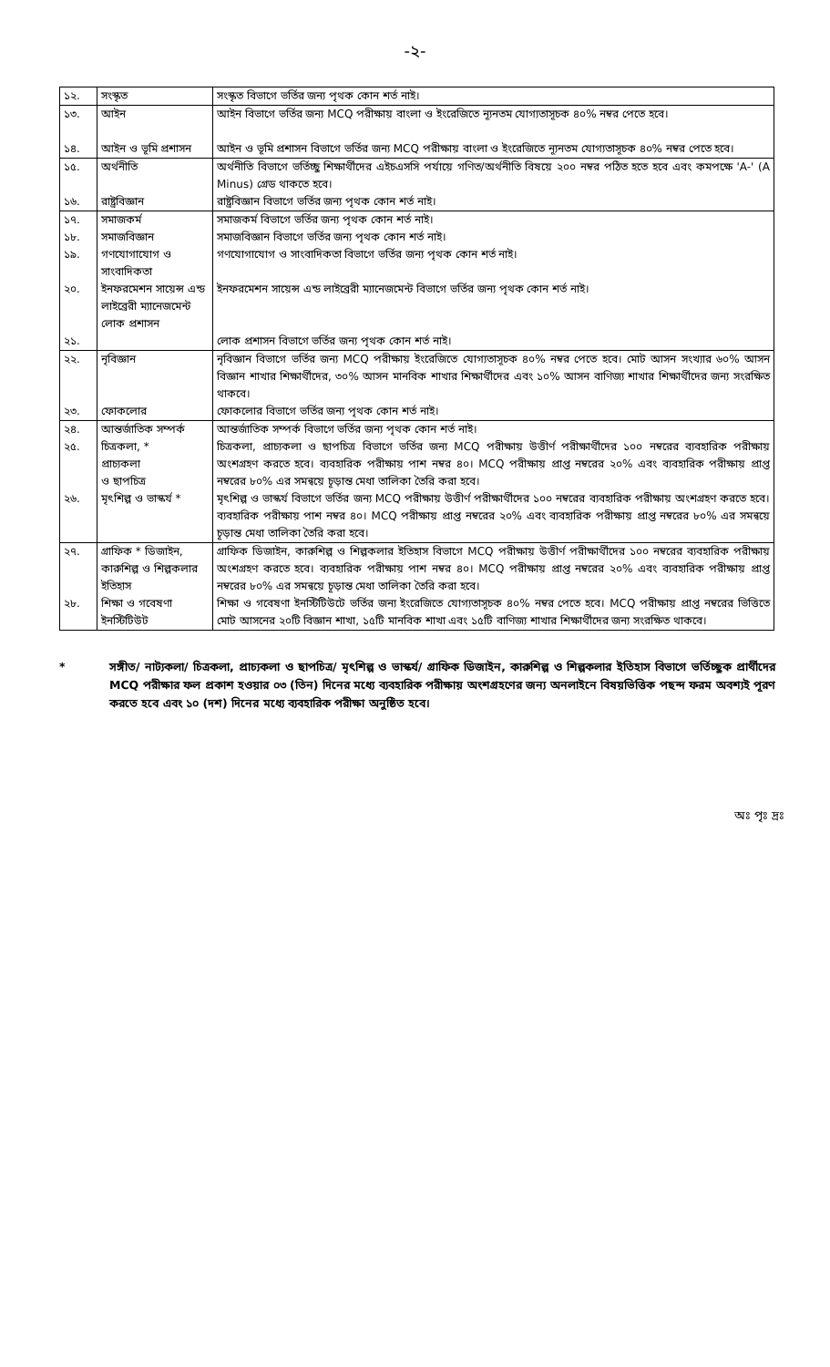-২-
| ১২. | সংস্কৃত | সংস্কৃত বিভাগে ভর্তির জন্য পৃথক কোন শর্ত নাই। |
| ১৩. ১৪. | আইন আইন ও ভূমি প্রশাসন | আইন বিভাগে ভর্তির জন্য MCQ পরীক্ষায় বাংলা ও ইংরেজিতে ন্যূনতম যোগ্যতাসূচক ৪০% নম্বর পেতে হবে। আইন ও ভূমি প্রশাসন বিভাগে ভর্তির জন্য MCQ পরীক্ষায় বাংলা ও ইংরেজিতে ন্যূনতম যোগ্যতাসূচক ৪০% নম্বর পেতে হবে। |
| ১৫. ১৬. | অর্থনীতি রাষ্ট্রবিজ্ঞান | অর্থনীতি বিভাগে ভর্তিচ্ছু শিক্ষার্থীদের এইচএসসি পর্যায়ে গণিত/অর্থনীতি বিষয়ে ২০০ নম্বর পঠিত হতে হবে এবং কমপক্ষে 'A-' (A Minus) গ্রেড থাকতে হবে। রাষ্ট্রবিজ্ঞান বিভাগে ভর্তির জন্য পৃথক কোন শর্ত নাই। |
| ১৭. ১৮. ১৯. ২০. ২১. | সমাজকর্ম সমাজবিজ্ঞান গণযোগাযোগ ও সাংবাদিকতা ইনফরমেশন সায়েন্স এন্ড লাইব্রেরী ম্যানেজমেন্ট লোক প্রশাসন | সমাজকর্ম বিভাগে ভর্তির জন্য পৃথক কোন শর্ত নাই। সমাজবিজ্ঞান বিভাগে ভর্তির জন্য পৃথক কোন শর্ত নাই। গণযোগাযোগ ও সাংবাদিকতা বিভাগে ভর্তির জন্য পৃথক কোন শর্ত নাই। ইনফরমেশন সায়েন্স এন্ড লাইব্রেরী ম্যানেজমেন্ট বিভাগে ভর্তির জন্য পৃথক কোন শর্ত নাই। লোক প্রশাসন বিভাগে ভর্তির জন্য পৃথক কোন শর্ত নাই। |
| ২২. ২৩. | নৃবিজ্ঞান ফোকলোর | নৃবিজ্ঞান বিভাগে ভর্তির জন্য MCQ পরীক্ষায় ইংরেজিতে যোগ্যতাসূচক ৪০% নম্বর পেতে হবে। মোট আসন সংখ্যার ৬০% আসন বিজ্ঞান শাখার শিক্ষার্থীদের, ৩০% আসন মানবিক শাখার শিক্ষার্থীদের এবং ১০% আসন বাণিজ্য শাখার শিক্ষার্থীদের জন্য সংরক্ষিত থাকবে। ফোকলোর বিভাগে ভর্তির জন্য পৃথক কোন শর্ত নাই। |
| ২৪. ২৫. ২৬. | আন্তর্জাতিক সম্পর্ক চিত্রকলা, * প্রাচ্যকলা ও ছাপচিত্র মৃৎশিল্প ও ভাস্কর্য * | আন্তর্জাতিক সম্পর্ক বিভাগে ভর্তির জন্য পৃথক কোন শর্ত নাই। চিত্রকলা, প্রাচ্যকলা ও ছাপচিত্র বিভাগে ভর্তির জন্য MCQ পরীক্ষায় উত্তীর্ণ পরীক্ষার্থীদের ১০০ নম্বরের ব্যবহারিক পরীক্ষায় অংশগ্রহণ করতে হবে। ব্যবহারিক পরীক্ষায় পাশ নম্বর ৪০। MCQ পরীক্ষায় প্রাপ্ত নম্বরের ২০% এবং ব্যবহারিক পরীক্ষায় প্রাপ্ত নম্বরের ৮০% এর সমন্বয়ে চূড়ান্ত মেধা তালিকা তৈরি করা হবে। মৃৎশিল্প ও ভাস্কর্য বিভাগে ভর্তির জন্য MCQ পরীক্ষায় উত্তীর্ণ পরীক্ষার্থীদের ১০০ নম্বরের ব্যবহারিক পরীক্ষায় অংশগ্রহণ করতে হবে। ব্যবহারিক পরীক্ষায় পাশ নম্বর ৪০। MCQ পরীক্ষায় প্রাপ্ত নম্বরের ২০% এবং ব্যবহারিক পরীক্ষায় প্রাপ্ত নম্বরের ৮০% এর সমন্বয়ে চূড়ান্ত মেধা তালিকা তৈরি করা হবে। |
| ২৭. ২৮. | গ্রাফিক * ডিজাইন, কারুশিল্প ও শিল্পকলার ইতিহাস শিক্ষা ও গবেষণা ইনস্টিটিউট | গ্রাফিক ডিজাইন, কারুশিল্প ও শিল্পকলার ইতিহাস বিভাগে MCQ পরীক্ষায় উত্তীর্ণ পরীক্ষার্থীদের ১০০ নম্বরের ব্যবহারিক পরীক্ষায় অংশগ্রহণ করতে হবে। ব্যবহারিক পরীক্ষায় পাশ নম্বর ৪০। MCQ পরীক্ষায় প্রাপ্ত নম্বরের ২০% এবং ব্যবহারিক পরীক্ষায় প্রাপ্ত নম্বরের ৮০% এর সমন্বয়ে চূড়ান্ত মেধা তালিকা তৈরি করা হবে। শিক্ষা ও গবেষণা ইনস্টিটিউটে ভর্তির জন্য ইংরেজিতে যোগ্যতাসূচক ৪০% নম্বর পেতে হবে। MCQ পরীক্ষায় প্রাপ্ত নম্বরের ভিত্তিতে মোট আসনের ২০টি বিজ্ঞান শাখা, ১৫টি মানবিক শাখা এবং ১৫টি বাণিজ্য শাখার শিক্ষার্থীদের জন্য সংরক্ষিত থাকবে। |
* সঙ্গীত/ নাট্যকলা/ চিত্রকলা, প্রাচ্যকলা ও ছাপচিত্র/ মৃৎশিল্প ও ভাস্কর্য/ গ্রাফিক ডিজাইন, কারুশিল্প ও শিল্পকলার ইতিহাস বিভাগে ভর্তিচ্ছুক প্রার্থীদের MCQ পরীক্ষার ফল প্রকাশ হওয়ার ০৩ (তিন) দিনের মধ্যে ব্যবহারিক পরীক্ষায় অংশগ্রহণের জন্য অনলাইনে বিষয়ভিত্তিক পছন্দ ফরম অবশ্যই পূরণ করতে হবে এবং ১০ (দশ) দিনের মধ্যে ব্যবহারিক পরীক্ষা অনুষ্ঠিত হবে।
অঃ পৃঃ দ্রঃ